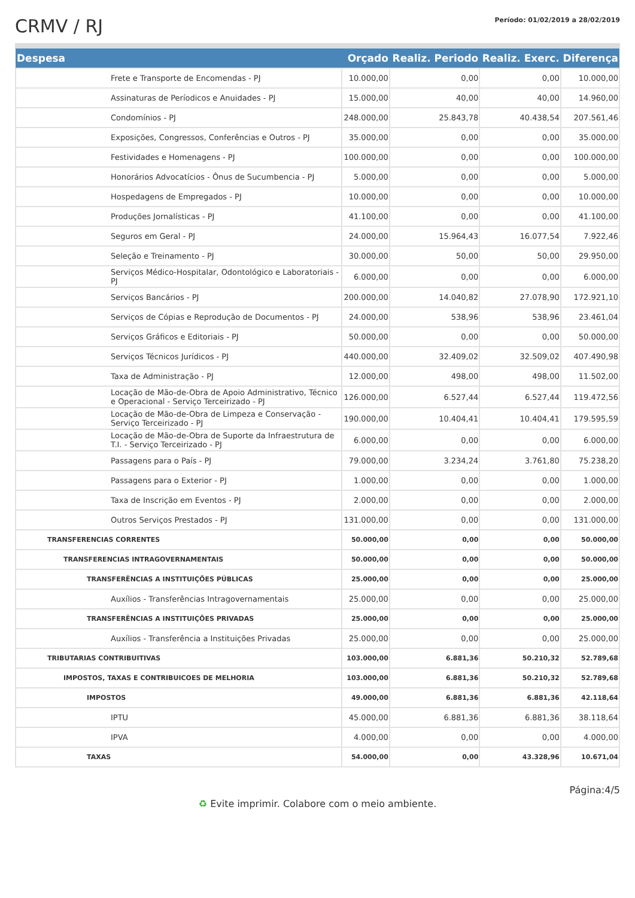CRMV / RJ
Período: 01/02/2019 a 28/02/2019
| Despesa | Orçado | Realiz. Periodo | Realiz. Exerc. | Diferença |
| --- | --- | --- | --- | --- |
| Frete e Transporte de Encomendas - PJ | 10.000,00 | 0,00 | 0,00 | 10.000,00 |
| Assinaturas de Períodicos e Anuidades - PJ | 15.000,00 | 40,00 | 40,00 | 14.960,00 |
| Condomínios - PJ | 248.000,00 | 25.843,78 | 40.438,54 | 207.561,46 |
| Exposições, Congressos, Conferências e Outros - PJ | 35.000,00 | 0,00 | 0,00 | 35.000,00 |
| Festividades e Homenagens - PJ | 100.000,00 | 0,00 | 0,00 | 100.000,00 |
| Honorários Advocatícios - Ônus de Sucumbencia - PJ | 5.000,00 | 0,00 | 0,00 | 5.000,00 |
| Hospedagens de Empregados - PJ | 10.000,00 | 0,00 | 0,00 | 10.000,00 |
| Produções Jornalísticas - PJ | 41.100,00 | 0,00 | 0,00 | 41.100,00 |
| Seguros em Geral - PJ | 24.000,00 | 15.964,43 | 16.077,54 | 7.922,46 |
| Seleção e Treinamento - PJ | 30.000,00 | 50,00 | 50,00 | 29.950,00 |
| Serviços Médico-Hospitalar, Odontológico e Laboratoriais - PJ | 6.000,00 | 0,00 | 0,00 | 6.000,00 |
| Serviços Bancários - PJ | 200.000,00 | 14.040,82 | 27.078,90 | 172.921,10 |
| Serviços de Cópias e Reprodução de Documentos - PJ | 24.000,00 | 538,96 | 538,96 | 23.461,04 |
| Serviços Gráficos e Editoriais - PJ | 50.000,00 | 0,00 | 0,00 | 50.000,00 |
| Serviços Técnicos Jurídicos - PJ | 440.000,00 | 32.409,02 | 32.509,02 | 407.490,98 |
| Taxa de Administração - PJ | 12.000,00 | 498,00 | 498,00 | 11.502,00 |
| Locação de Mão-de-Obra de Apoio Administrativo, Técnico e Operacional - Serviço Terceirizado - PJ | 126.000,00 | 6.527,44 | 6.527,44 | 119.472,56 |
| Locação de Mão-de-Obra de Limpeza e Conservação - Serviço Terceirizado - PJ | 190.000,00 | 10.404,41 | 10.404,41 | 179.595,59 |
| Locação de Mão-de-Obra de Suporte da Infraestrutura de T.I. - Serviço Terceirizado - PJ | 6.000,00 | 0,00 | 0,00 | 6.000,00 |
| Passagens para o País - PJ | 79.000,00 | 3.234,24 | 3.761,80 | 75.238,20 |
| Passagens para o Exterior - PJ | 1.000,00 | 0,00 | 0,00 | 1.000,00 |
| Taxa de Inscrição em Eventos - PJ | 2.000,00 | 0,00 | 0,00 | 2.000,00 |
| Outros Serviços Prestados - PJ | 131.000,00 | 0,00 | 0,00 | 131.000,00 |
| TRANSFERENCIAS CORRENTES | 50.000,00 | 0,00 | 0,00 | 50.000,00 |
| TRANSFERENCIAS INTRAGOVERNAMENTAIS | 50.000,00 | 0,00 | 0,00 | 50.000,00 |
| TRANSFERÊNCIAS A INSTITUIÇÕES PÚBLICAS | 25.000,00 | 0,00 | 0,00 | 25.000,00 |
| Auxílios - Transferências Intragovernamentais | 25.000,00 | 0,00 | 0,00 | 25.000,00 |
| TRANSFERÊNCIAS A INSTITUIÇÕES PRIVADAS | 25.000,00 | 0,00 | 0,00 | 25.000,00 |
| Auxílios - Transferência a Instituições Privadas | 25.000,00 | 0,00 | 0,00 | 25.000,00 |
| TRIBUTARIAS CONTRIBUITIVAS | 103.000,00 | 6.881,36 | 50.210,32 | 52.789,68 |
| IMPOSTOS, TAXAS E CONTRIBUICOES DE MELHORIA | 103.000,00 | 6.881,36 | 50.210,32 | 52.789,68 |
| IMPOSTOS | 49.000,00 | 6.881,36 | 6.881,36 | 42.118,64 |
| IPTU | 45.000,00 | 6.881,36 | 6.881,36 | 38.118,64 |
| IPVA | 4.000,00 | 0,00 | 0,00 | 4.000,00 |
| TAXAS | 54.000,00 | 0,00 | 43.328,96 | 10.671,04 |
Página:4/5
♻ Evite imprimir. Colabore com o meio ambiente.